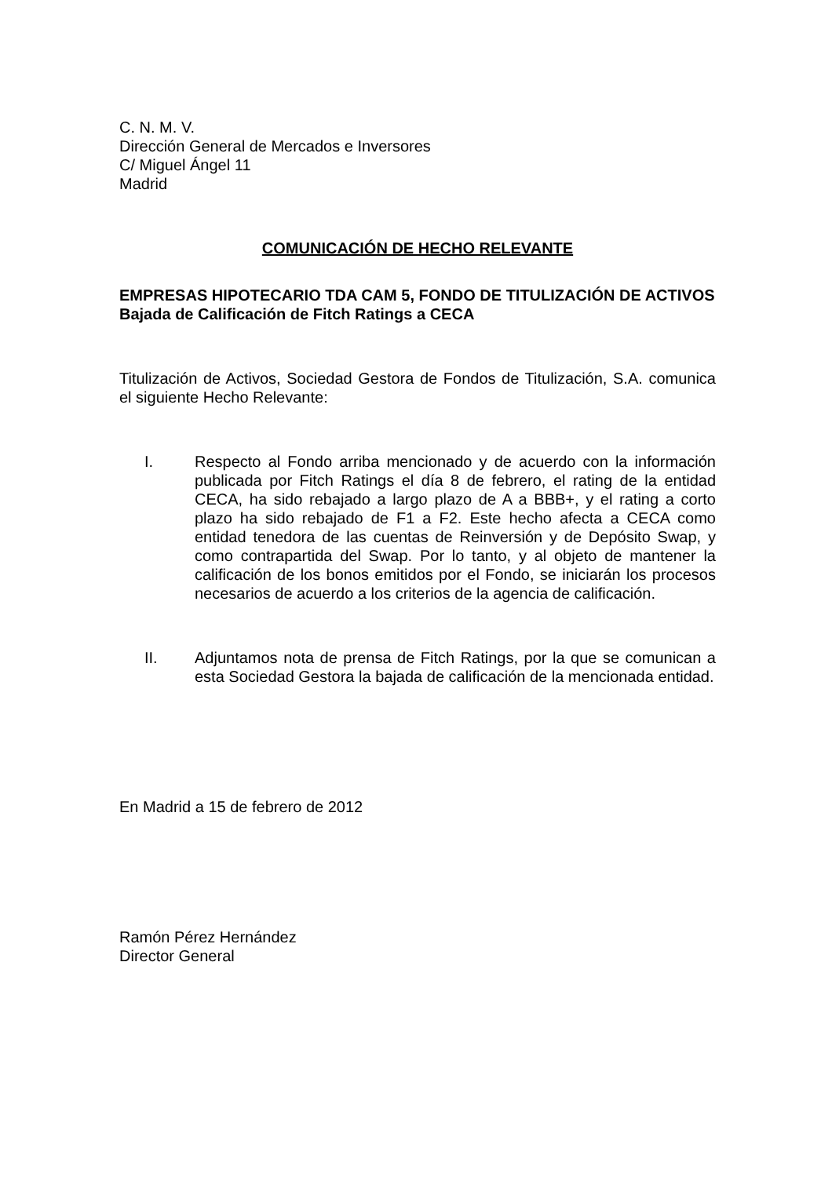C. N. M. V.
Dirección General de Mercados e Inversores
C/ Miguel Ángel 11
Madrid
COMUNICACIÓN DE HECHO RELEVANTE
EMPRESAS HIPOTECARIO TDA CAM 5, FONDO DE TITULIZACIÓN DE ACTIVOS
Bajada de Calificación de Fitch Ratings a CECA
Titulización de Activos, Sociedad Gestora de Fondos de Titulización, S.A. comunica el siguiente Hecho Relevante:
I. Respecto al Fondo arriba mencionado y de acuerdo con la información publicada por Fitch Ratings el día 8 de febrero, el rating de la entidad CECA, ha sido rebajado a largo plazo de A a BBB+, y el rating a corto plazo ha sido rebajado de F1 a F2. Este hecho afecta a CECA como entidad tenedora de las cuentas de Reinversión y de Depósito Swap, y como contrapartida del Swap. Por lo tanto, y al objeto de mantener la calificación de los bonos emitidos por el Fondo, se iniciarán los procesos necesarios de acuerdo a los criterios de la agencia de calificación.
II. Adjuntamos nota de prensa de Fitch Ratings, por la que se comunican a esta Sociedad Gestora la bajada de calificación de la mencionada entidad.
En Madrid a 15 de febrero de 2012
Ramón Pérez Hernández
Director General